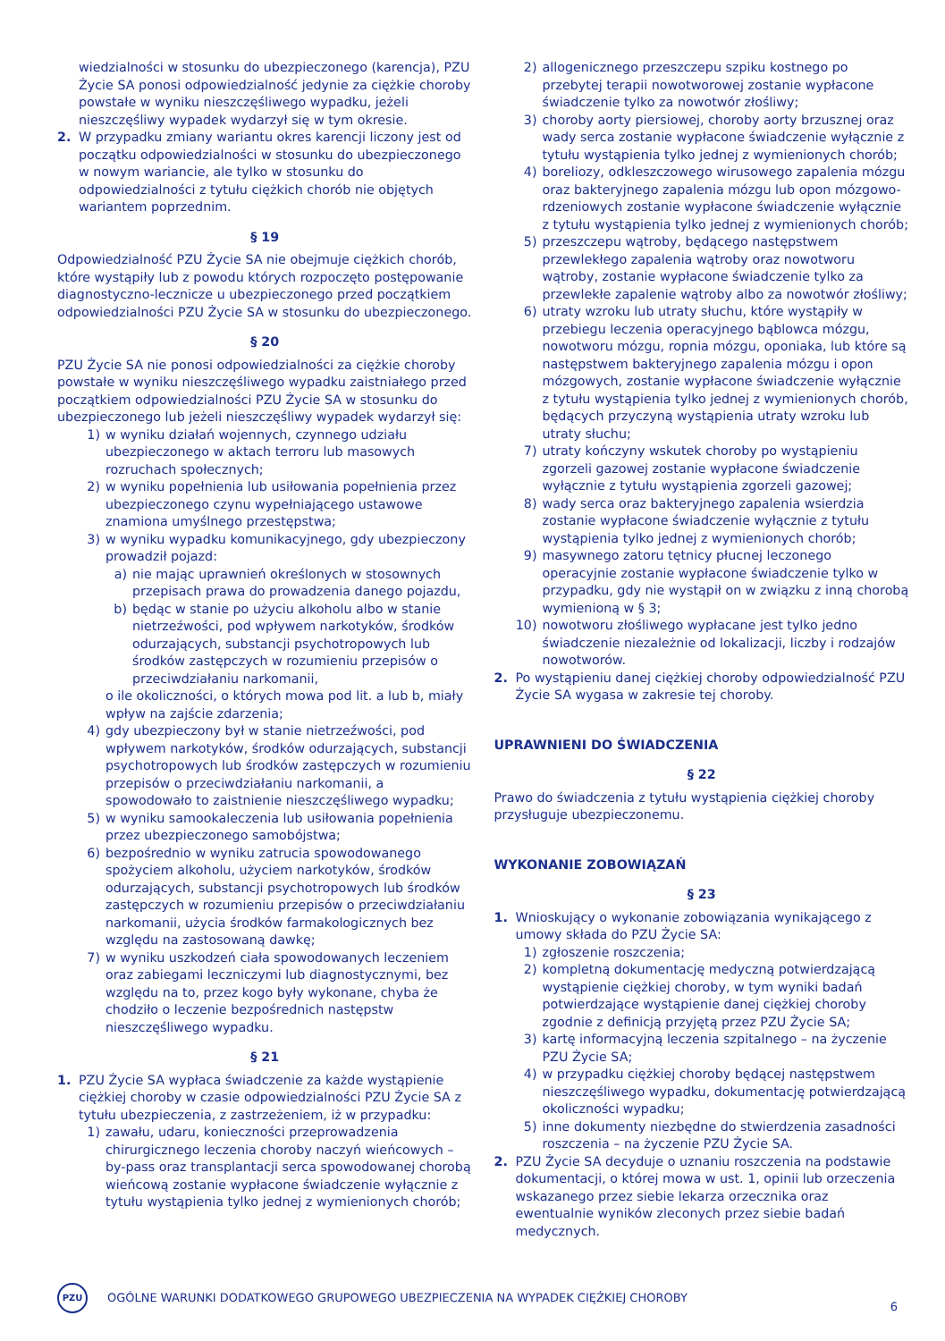wiedzialności w stosunku do ubezpieczonego (karencja), PZU Życie SA ponosi odpowiedzialność jedynie za ciężkie choroby powstałe w wyniku nieszczęśliwego wypadku, jeżeli nieszczęśliwy wypadek wydarzył się w tym okresie.
2. W przypadku zmiany wariantu okres karencji liczony jest od początku odpowiedzialności w stosunku do ubezpieczonego w nowym wariancie, ale tylko w stosunku do odpowiedzialności z tytułu ciężkich chorób nie objętych wariantem poprzednim.
§ 19
Odpowiedzialność PZU Życie SA nie obejmuje ciężkich chorób, które wystąpiły lub z powodu których rozpoczęto postępowanie diagnostyczno-lecznicze u ubezpieczonego przed początkiem odpowiedzialności PZU Życie SA w stosunku do ubezpieczonego.
§ 20
PZU Życie SA nie ponosi odpowiedzialności za ciężkie choroby powstałe w wyniku nieszczęśliwego wypadku zaistniałego przed początkiem odpowiedzialności PZU Życie SA w stosunku do ubezpieczonego lub jeżeli nieszczęśliwy wypadek wydarzył się:
1) w wyniku działań wojennych, czynnego udziału ubezpieczonego w aktach terroru lub masowych rozruchach społecznych;
2) w wyniku popełnienia lub usiłowania popełnienia przez ubezpieczonego czynu wypełniającego ustawowe znamiona umyślnego przestępstwa;
3) w wyniku wypadku komunikacyjnego, gdy ubezpieczony prowadził pojazd:
a) nie mając uprawnień określonych w stosownych przepisach prawa do prowadzenia danego pojazdu,
b) będąc w stanie po użyciu alkoholu albo w stanie nietrzeźwości, pod wpływem narkotyków, środków odurzających, substancji psychotropowych lub środków zastępczych w rozumieniu przepisów o przeciwdziałaniu narkomanii,
o ile okoliczności, o których mowa pod lit. a lub b, miały wpływ na zajście zdarzenia;
4) gdy ubezpieczony był w stanie nietrzeźwości, pod wpływem narkotyków, środków odurzających, substancji psychotropowych lub środków zastępczych w rozumieniu przepisów o przeciwdziałaniu narkomanii, a spowodowało to zaistnienie nieszczęśliwego wypadku;
5) w wyniku samookaleczenia lub usiłowania popełnienia przez ubezpieczonego samobójstwa;
6) bezpośrednio w wyniku zatrucia spowodowanego spożyciem alkoholu, użyciem narkotyków, środków odurzających, substancji psychotropowych lub środków zastępczych w rozumieniu przepisów o przeciwdziałaniu narkomanii, użycia środków farmakologicznych bez względu na zastosowaną dawkę;
7) w wyniku uszkodzeń ciała spowodowanych leczeniem oraz zabiegami leczniczymi lub diagnostycznymi, bez względu na to, przez kogo były wykonane, chyba że chodziło o leczenie bezpośrednich następstw nieszczęśliwego wypadku.
§ 21
1. PZU Życie SA wypłaca świadczenie za każde wystąpienie ciężkiej choroby w czasie odpowiedzialności PZU Życie SA z tytułu ubezpieczenia, z zastrzeżeniem, iż w przypadku:
1) zawału, udaru, konieczności przeprowadzenia chirurgicznego leczenia choroby naczyń wieńcowych – by-pass oraz transplantacji serca spowodowanej chorobą wieńcową zostanie wypłacone świadczenie wyłącznie z tytułu wystąpienia tylko jednej z wymienionych chorób;
2) allogenicznego przeszczepu szpiku kostnego po przebytej terapii nowotworowej zostanie wypłacone świadczenie tylko za nowotwór złośliwy;
3) choroby aorty piersiowej, choroby aorty brzusznej oraz wady serca zostanie wypłacone świadczenie wyłącznie z tytułu wystąpienia tylko jednej z wymienionych chorób;
4) boreliozy, odkleszczowego wirusowego zapalenia mózgu oraz bakteryjnego zapalenia mózgu lub opon mózgowo-rdzeniowych zostanie wypłacone świadczenie wyłącznie z tytułu wystąpienia tylko jednej z wymienionych chorób;
5) przeszczepu wątroby, będącego następstwem przewlekłego zapalenia wątroby oraz nowotworu wątroby, zostanie wypłacone świadczenie tylko za przewlekłe zapalenie wątroby albo za nowotwór złośliwy;
6) utraty wzroku lub utraty słuchu, które wystąpiły w przebiegu leczenia operacyjnego bąblowca mózgu, nowotworu mózgu, ropnia mózgu, oponiaka, lub które są następstwem bakteryjnego zapalenia mózgu i opon mózgowych, zostanie wypłacone świadczenie wyłącznie z tytułu wystąpienia tylko jednej z wymienionych chorób, będących przyczyną wystąpienia utraty wzroku lub utraty słuchu;
7) utraty kończyny wskutek choroby po wystąpieniu zgorzeli gazowej zostanie wypłacone świadczenie wyłącznie z tytułu wystąpienia zgorzeli gazowej;
8) wady serca oraz bakteryjnego zapalenia wsierdzia zostanie wypłacone świadczenie wyłącznie z tytułu wystąpienia tylko jednej z wymienionych chorób;
9) masywnego zatoru tętnicy płucnej leczonego operacyjnie zostanie wypłacone świadczenie tylko w przypadku, gdy nie wystąpił on w związku z inną chorobą wymienioną w § 3;
10) nowotworu złośliwego wypłacane jest tylko jedno świadczenie niezależnie od lokalizacji, liczby i rodzajów nowotworów.
2. Po wystąpieniu danej ciężkiej choroby odpowiedzialność PZU Życie SA wygasa w zakresie tej choroby.
UPRAWNIENI DO ŚWIADCZENIA
§ 22
Prawo do świadczenia z tytułu wystąpienia ciężkiej choroby przysługuje ubezpieczonemu.
WYKONANIE ZOBOWIĄZAŃ
§ 23
1. Wnioskujący o wykonanie zobowiązania wynikającego z umowy składa do PZU Życie SA:
1) zgłoszenie roszczenia;
2) kompletną dokumentację medyczną potwierdzającą wystąpienie ciężkiej choroby, w tym wyniki badań potwierdzające wystąpienie danej ciężkiej choroby zgodnie z definicją przyjętą przez PZU Życie SA;
3) kartę informacyjną leczenia szpitalnego – na życzenie PZU Życie SA;
4) w przypadku ciężkiej choroby będącej następstwem nieszczęśliwego wypadku, dokumentację potwierdzającą okoliczności wypadku;
5) inne dokumenty niezbędne do stwierdzenia zasadności roszczenia – na życzenie PZU Życie SA.
2. PZU Życie SA decyduje o uznaniu roszczenia na podstawie dokumentacji, o której mowa w ust. 1, opinii lub orzeczenia wskazanego przez siebie lekarza orzecznika oraz ewentualnie wyników zleconych przez siebie badań medycznych.
PZU
OGÓLNE WARUNKI DODATKOWEGO GRUPOWEGO UBEZPIECZENIA NA WYPADEK CIĘŻKIEJ CHOROBY 6